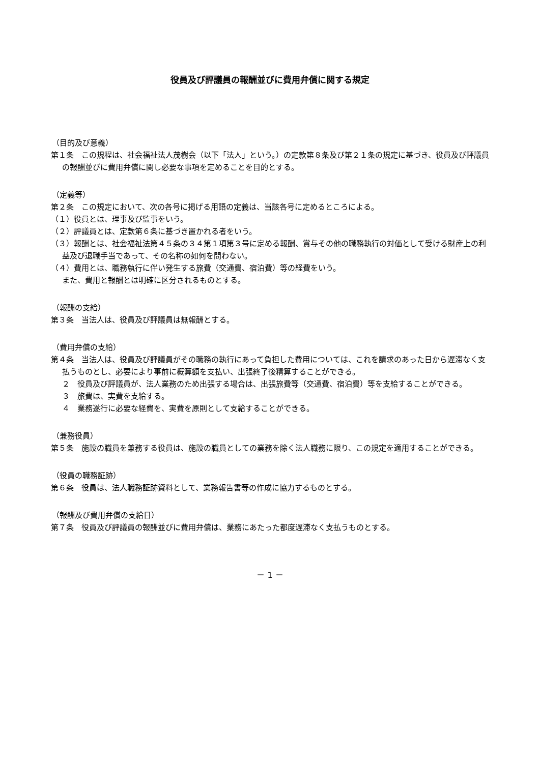役員及び評議員の報酬並びに費用弁償に関する規定
（目的及び意義）
第１条　この規程は、社会福祉法人茂樹会（以下「法人」という。）の定款第８条及び第２１条の規定に基づき、役員及び評議員の報酬並びに費用弁償に関し必要な事項を定めることを目的とする。
（定義等）
第２条　この規定において、次の各号に掲げる用語の定義は、当該各号に定めるところによる。
（１）役員とは、理事及び監事をいう。
（２）評議員とは、定款第６条に基づき置かれる者をいう。
（３）報酬とは、社会福祉法第４５条の３４第１項第３号に定める報酬、賞与その他の職務執行の対価として受ける財産上の利益及び退職手当であって、その名称の如何を問わない。
（４）費用とは、職務執行に伴い発生する旅費（交通費、宿泊費）等の経費をいう。
また、費用と報酬とは明確に区分されるものとする。
（報酬の支給）
第３条　当法人は、役員及び評議員は無報酬とする。
（費用弁償の支給）
第４条　当法人は、役員及び評議員がその職務の執行にあって負担した費用については、これを請求のあった日から遅滞なく支払うものとし、必要により事前に概算額を支払い、出張終了後精算することができる。
２　役員及び評議員が、法人業務のため出張する場合は、出張旅費等（交通費、宿泊費）等を支給することができる。
３　旅費は、実費を支給する。
４　業務遂行に必要な経費を、実費を原則として支給することができる。
（兼務役員）
第５条　施設の職員を兼務する役員は、施設の職員としての業務を除く法人職務に限り、この規定を適用することができる。
（役員の職務証跡）
第６条　役員は、法人職務証跡資料として、業務報告書等の作成に協力するものとする。
（報酬及び費用弁償の支給日）
第７条　役員及び評議員の報酬並びに費用弁償は、業務にあたった都度遅滞なく支払うものとする。
－ 1 －